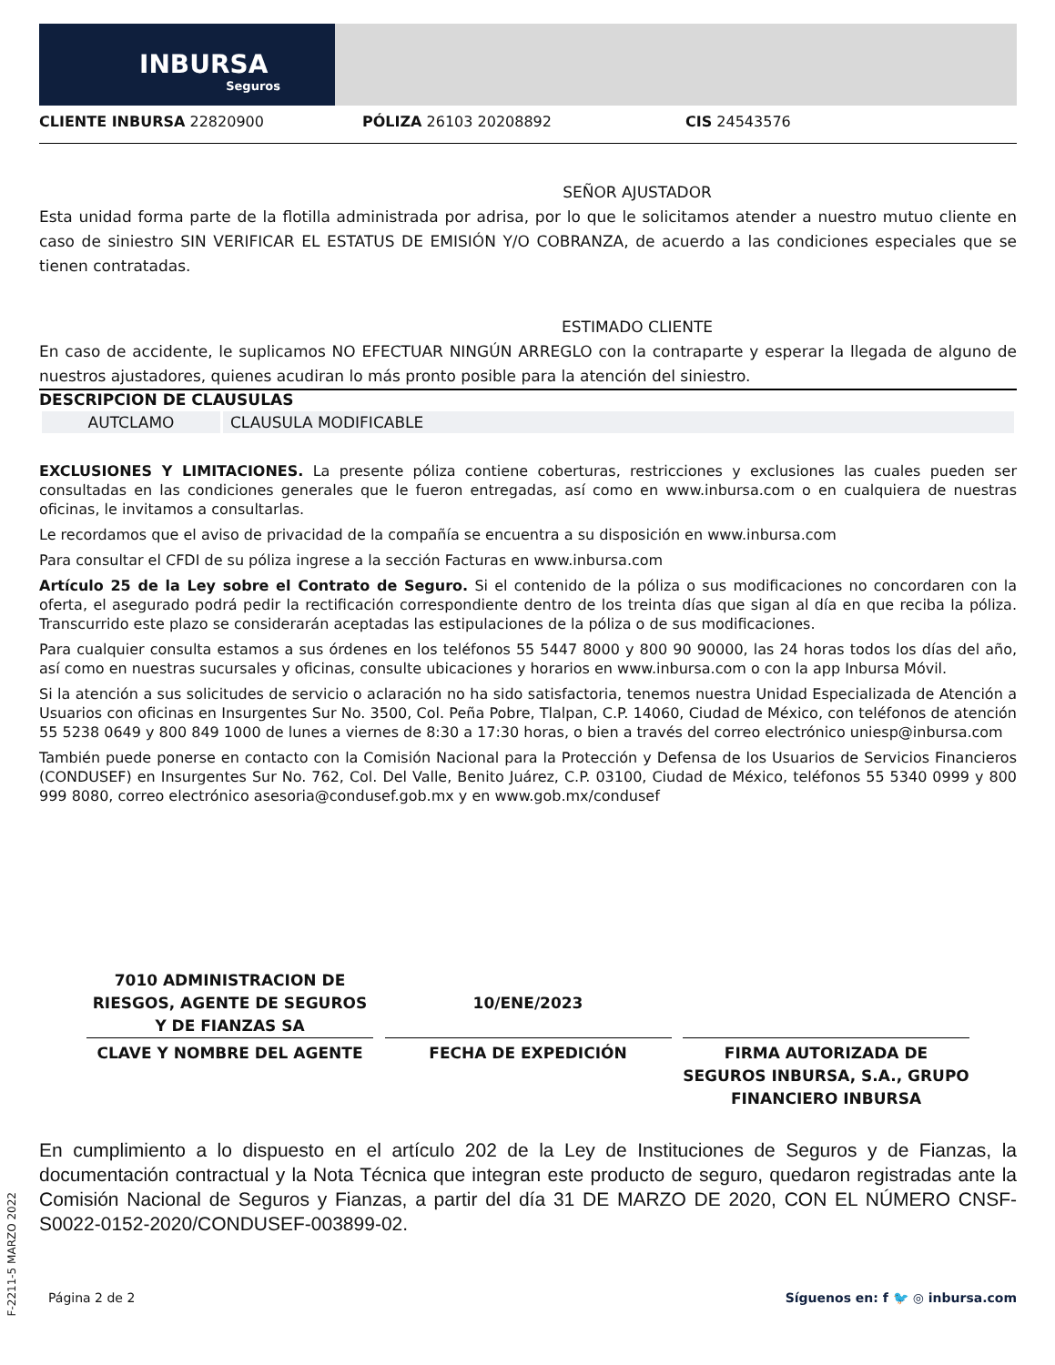INBURSA
Seguros
CLIENTE INBURSA 22820900 PÓLIZA 26103 20208892 CIS 24543576
SEÑOR AJUSTADOR
Esta unidad forma parte de la flotilla administrada por adrisa, por lo que le solicitamos atender a nuestro mutuo cliente en caso de siniestro SIN VERIFICAR EL ESTATUS DE EMISIÓN Y/O COBRANZA, de acuerdo a las condiciones especiales que se tienen contratadas.
ESTIMADO CLIENTE
En caso de accidente, le suplicamos NO EFECTUAR NINGÚN ARREGLO con la contraparte y esperar la llegada de alguno de nuestros ajustadores, quienes acudiran lo más pronto posible para la atención del siniestro.
DESCRIPCION DE CLAUSULAS
| AUTCLAMO | CLAUSULA MODIFICABLE |
EXCLUSIONES Y LIMITACIONES. La presente póliza contiene coberturas, restricciones y exclusiones las cuales pueden ser consultadas en las condiciones generales que le fueron entregadas, así como en www.inbursa.com o en cualquiera de nuestras oficinas, le invitamos a consultarlas.
Le recordamos que el aviso de privacidad de la compañía se encuentra a su disposición en www.inbursa.com
Para consultar el CFDI de su póliza ingrese a la sección Facturas en www.inbursa.com
Artículo 25 de la Ley sobre el Contrato de Seguro. Si el contenido de la póliza o sus modificaciones no concordaren con la oferta, el asegurado podrá pedir la rectificación correspondiente dentro de los treinta días que sigan al día en que reciba la póliza. Transcurrido este plazo se considerarán aceptadas las estipulaciones de la póliza o de sus modificaciones.
Para cualquier consulta estamos a sus órdenes en los teléfonos 55 5447 8000 y 800 90 90000, las 24 horas todos los días del año, así como en nuestras sucursales y oficinas, consulte ubicaciones y horarios en www.inbursa.com o con la app Inbursa Móvil.
Si la atención a sus solicitudes de servicio o aclaración no ha sido satisfactoria, tenemos nuestra Unidad Especializada de Atención a Usuarios con oficinas en Insurgentes Sur No. 3500, Col. Peña Pobre, Tlalpan, C.P. 14060, Ciudad de México, con teléfonos de atención 55 5238 0649 y 800 849 1000 de lunes a viernes de 8:30 a 17:30 horas, o bien a través del correo electrónico uniesp@inbursa.com
También puede ponerse en contacto con la Comisión Nacional para la Protección y Defensa de los Usuarios de Servicios Financieros (CONDUSEF) en Insurgentes Sur No. 762, Col. Del Valle, Benito Juárez, C.P. 03100, Ciudad de México, teléfonos 55 5340 0999 y 800 999 8080, correo electrónico asesoria@condusef.gob.mx y en www.gob.mx/condusef
7010 ADMINISTRACION DE RIESGOS, AGENTE DE SEGUROS Y DE FIANZAS SA
CLAVE Y NOMBRE DEL AGENTE
10/ENE/2023
FECHA DE EXPEDICIÓN
FIRMA AUTORIZADA DE SEGUROS INBURSA, S.A., GRUPO FINANCIERO INBURSA
En cumplimiento a lo dispuesto en el artículo 202 de la Ley de Instituciones de Seguros y de Fianzas, la documentación contractual y la Nota Técnica que integran este producto de seguro, quedaron registradas ante la Comisión Nacional de Seguros y Fianzas, a partir del día 31 DE MARZO DE 2020, CON EL NÚMERO CNSF-S0022-0152-2020/CONDUSEF-003899-02.
Página 2 de 2 Síguenos en: f 🐦 ◎ inbursa.com
F-2211-5 MARZO 2022